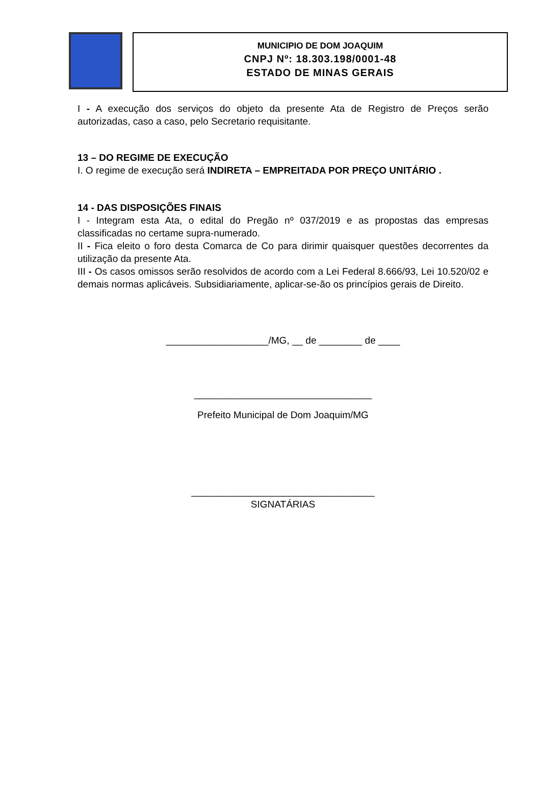MUNICIPIO DE DOM JOAQUIM
CNPJ Nº: 18.303.198/0001-48
ESTADO DE MINAS GERAIS
I - A execução dos serviços do objeto da presente Ata de Registro de Preços serão autorizadas, caso a caso, pelo Secretario requisitante.
13 – DO REGIME DE EXECUÇÃO
I. O regime de execução será INDIRETA – EMPREITADA POR PREÇO UNITÁRIO .
14 - DAS DISPOSIÇÕES FINAIS
I - Integram esta Ata, o edital do Pregão nº 037/2019 e as propostas das empresas classificadas no certame supra-numerado.
II - Fica eleito o foro desta Comarca de Co para dirimir quaisquer questões decorrentes da utilização da presente Ata.
III - Os casos omissos serão resolvidos de acordo com a Lei Federal 8.666/93, Lei 10.520/02 e demais normas aplicáveis. Subsidiariamente, aplicar-se-ão os princípios gerais de Direito.
___________________/MG, __ de ________ de ____
_________________________________
Prefeito Municipal de Dom Joaquim/MG
__________________________________
SIGNATÁRIAS